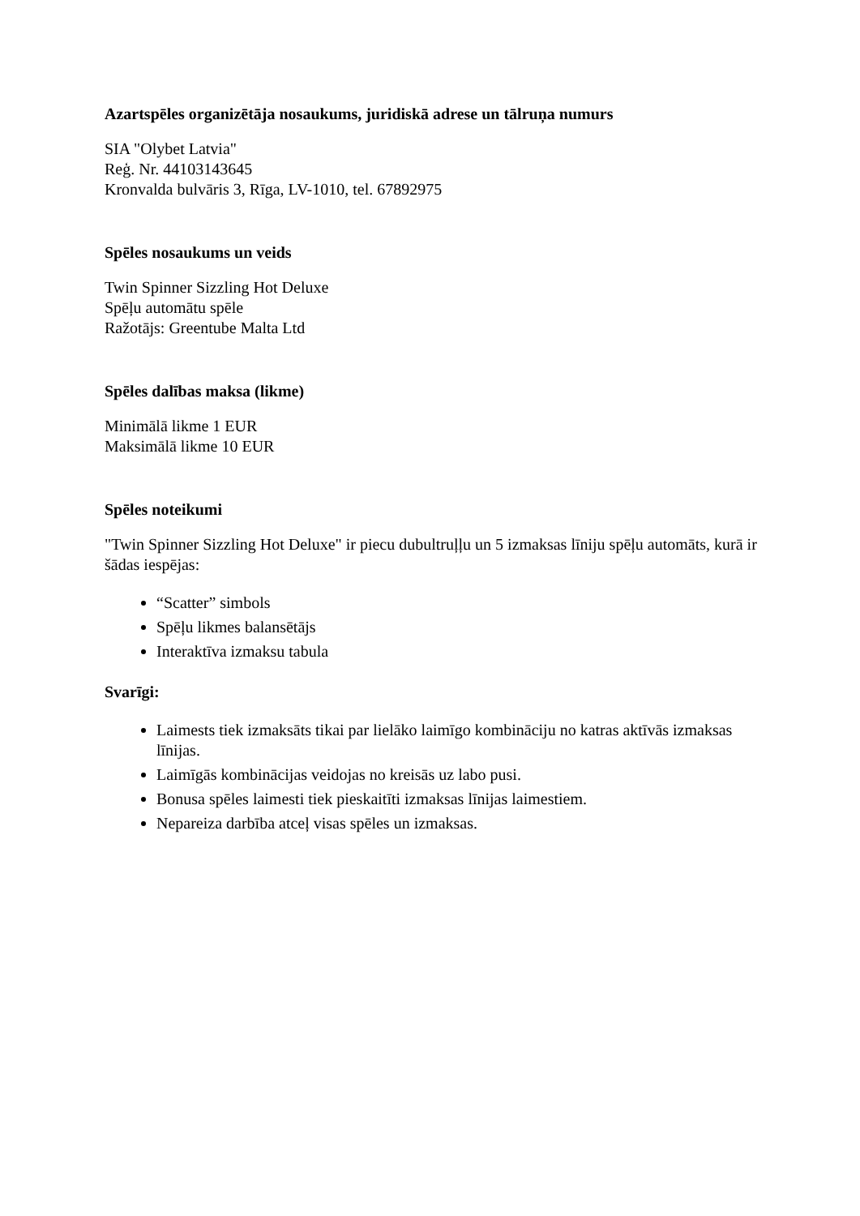Azartspēles organizētāja nosaukums, juridiskā adrese un tālruņa numurs
SIA "Olybet Latvia"
Reģ. Nr. 44103143645
Kronvalda bulvāris 3, Rīga, LV-1010, tel. 67892975
Spēles nosaukums un veids
Twin Spinner Sizzling Hot Deluxe
Spēļu automātu spēle
Ražotājs: Greentube Malta Ltd
Spēles dalības maksa (likme)
Minimālā likme 1 EUR
Maksimālā likme 10 EUR
Spēles noteikumi
"Twin Spinner Sizzling Hot Deluxe" ir piecu dubultruļļu un 5 izmaksas līniju spēļu automāts, kurā ir šādas iespējas:
“Scatter” simbols
Spēļu likmes balansētājs
Interaktīva izmaksu tabula
Svarīgi:
Laimests tiek izmaksāts tikai par lielāko laimīgo kombināciju no katras aktīvās izmaksas līnijas.
Laimīgās kombinācijas veidojas no kreisās uz labo pusi.
Bonusa spēles laimesti tiek pieskaitīti izmaksas līnijas laimestiem.
Nepareiza darbība atceļ visas spēles un izmaksas.